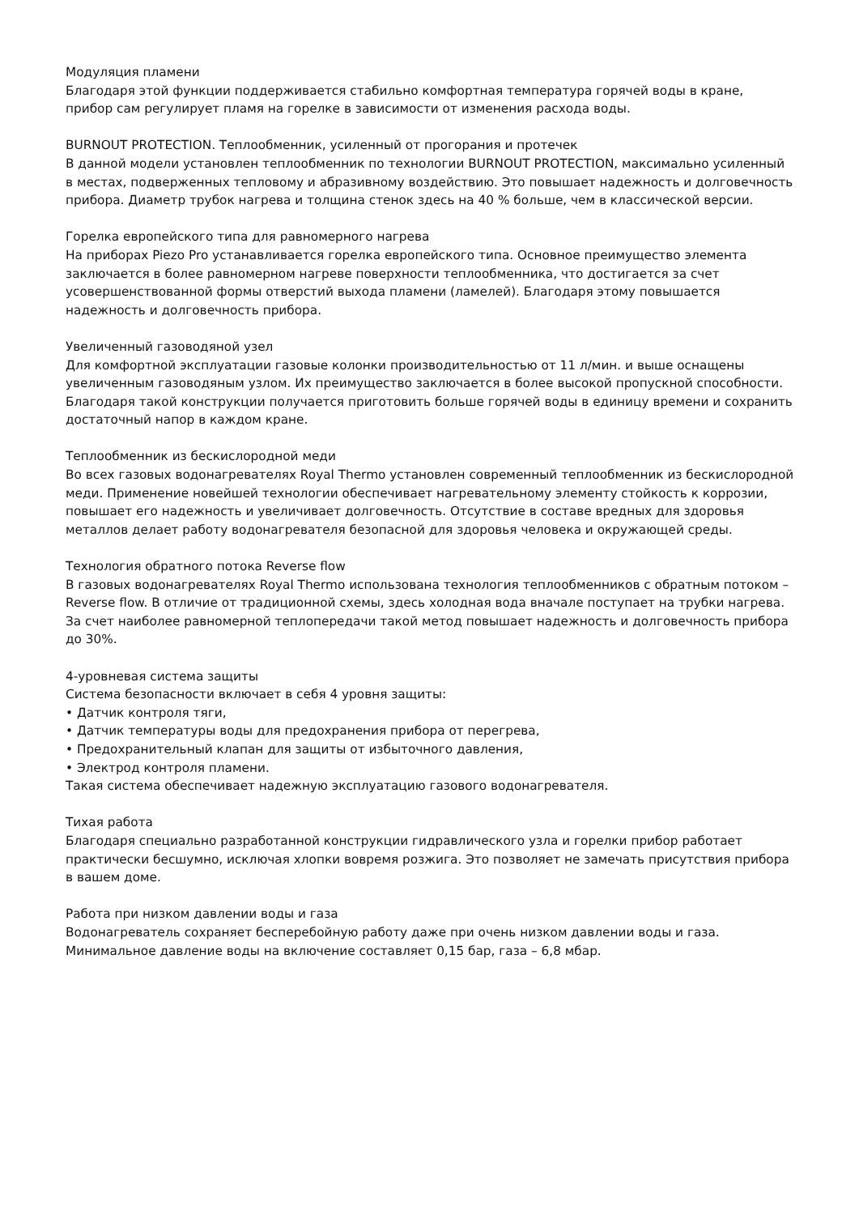Модуляция пламени
Благодаря этой функции поддерживается стабильно комфортная температура горячей воды в кране, прибор сам регулирует пламя на горелке в зависимости от изменения расхода воды.
BURNOUT PROTECTION. Теплообменник, усиленный от прогорания и протечек
В данной модели установлен теплообменник по технологии BURNOUT PROTECTION, максимально усиленный в местах, подверженных тепловому и абразивному воздействию. Это повышает надежность и долговечность прибора. Диаметр трубок нагрева и толщина стенок здесь на 40 % больше, чем в классической версии.
Горелка европейского типа для равномерного нагрева
На приборах Piezo Pro устанавливается горелка европейского типа. Основное преимущество элемента заключается в более равномерном нагреве поверхности теплообменника, что достигается за счет усовершенствованной формы отверстий выхода пламени (ламелей). Благодаря этому повышается надежность и долговечность прибора.
Увеличенный газоводяной узел
Для комфортной эксплуатации газовые колонки производительностью от 11 л/мин. и выше оснащены увеличенным газоводяным узлом. Их преимущество заключается в более высокой пропускной способности. Благодаря такой конструкции получается приготовить больше горячей воды в единицу времени и сохранить достаточный напор в каждом кране.
Теплообменник из бескислородной меди
Во всех газовых водонагревателях Royal Thermo установлен современный теплообменник из бескислородной меди. Применение новейшей технологии обеспечивает нагревательному элементу стойкость к коррозии, повышает его надежность и увеличивает долговечность. Отсутствие в составе вредных для здоровья металлов делает работу водонагревателя безопасной для здоровья человека и окружающей среды.
Технология обратного потока Reverse flow
В газовых водонагревателях Royal Thermo использована технология теплообменников с обратным потоком – Reverse flow. В отличие от традиционной схемы, здесь холодная вода вначале поступает на трубки нагрева. За счет наиболее равномерной теплопередачи такой метод повышает надежность и долговечность прибора до 30%.
4-уровневая система защиты
Система безопасности включает в себя 4 уровня защиты:
• Датчик контроля тяги,
• Датчик температуры воды для предохранения прибора от перегрева,
• Предохранительный клапан для защиты от избыточного давления,
• Электрод контроля пламени.
Такая система обеспечивает надежную эксплуатацию газового водонагревателя.
Тихая работа
Благодаря специально разработанной конструкции гидравлического узла и горелки прибор работает практически бесшумно, исключая хлопки вовремя розжига. Это позволяет не замечать присутствия прибора в вашем доме.
Работа при низком давлении воды и газа
Водонагреватель сохраняет бесперебойную работу даже при очень низком давлении воды и газа. Минимальное давление воды на включение составляет 0,15 бар, газа – 6,8 мбар.